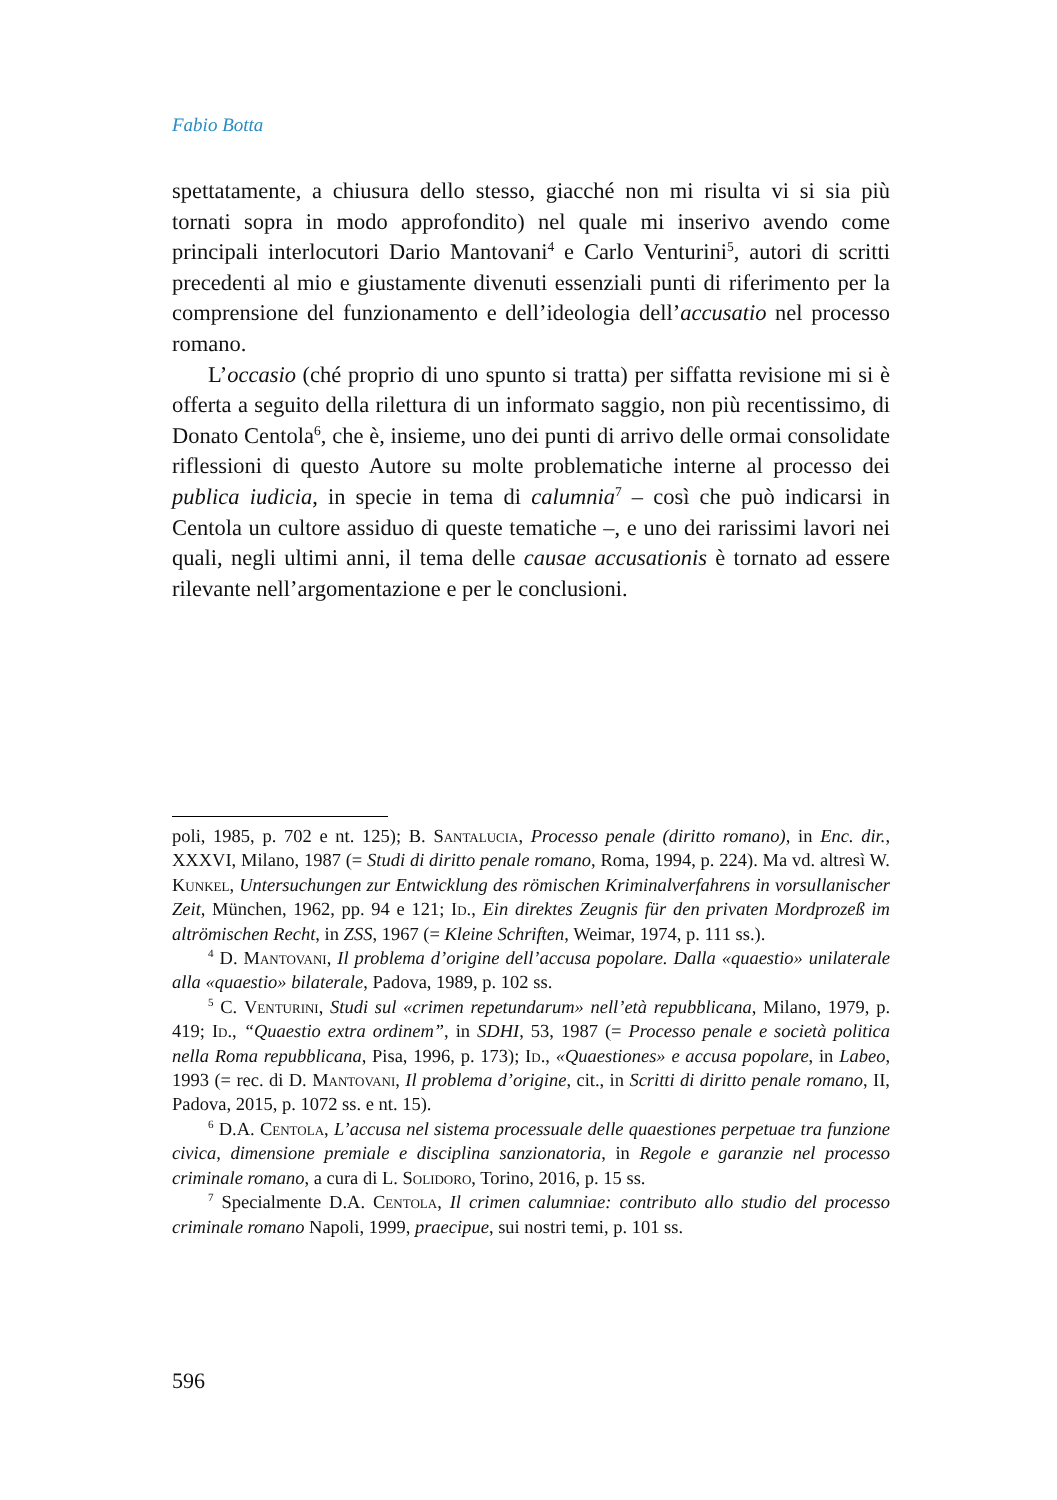Fabio Botta
spettatamente, a chiusura dello stesso, giacché non mi risulta vi si sia più tornati sopra in modo approfondito) nel quale mi inserivo avendo come principali interlocutori Dario Mantovani<sup>4</sup> e Carlo Venturini<sup>5</sup>, autori di scritti precedenti al mio e giustamente divenuti essenziali punti di riferimento per la comprensione del funzionamento e dell’ideologia dell’accusatio nel processo romano.
L’occasio (ché proprio di uno spunto si tratta) per siffatta revisione mi si è offerta a seguito della rilettura di un informato saggio, non più recentissimo, di Donato Centola<sup>6</sup>, che è, insieme, uno dei punti di arrivo delle ormai consolidate riflessioni di questo Autore su molte problematiche interne al processo dei publica iudicia, in specie in tema di calumnia<sup>7</sup> – così che può indicarsi in Centola un cultore assiduo di queste tematiche –, e uno dei rarissimi lavori nei quali, negli ultimi anni, il tema delle causae accusationis è tornato ad essere rilevante nell’argomentazione e per le conclusioni.
poli, 1985, p. 702 e nt. 125); B. Santalucia, Processo penale (diritto romano), in Enc. dir., XXXVI, Milano, 1987 (= Studi di diritto penale romano, Roma, 1994, p. 224). Ma vd. altresì W. Kunkel, Untersuchungen zur Entwicklung des römischen Kriminalverfahrens in vorsullanischer Zeit, München, 1962, pp. 94 e 121; Id., Ein direktes Zeugnis für den privaten Mordprozeß im altrömischen Recht, in ZSS, 1967 (= Kleine Schriften, Weimar, 1974, p. 111 ss.).
<sup>4</sup> D. Mantovani, Il problema d’origine dell’accusa popolare. Dalla «quaestio» unilaterale alla «quaestio» bilaterale, Padova, 1989, p. 102 ss.
<sup>5</sup> C. Venturini, Studi sul «crimen repetundarum» nell’età repubblicana, Milano, 1979, p. 419; Id., “Quaestio extra ordinem”, in SDHI, 53, 1987 (= Processo penale e società politica nella Roma repubblicana, Pisa, 1996, p. 173); Id., «Quaestiones» e accusa popolare, in Labeo, 1993 (= rec. di D. Mantovani, Il problema d’origine, cit., in Scritti di diritto penale romano, II, Padova, 2015, p. 1072 ss. e nt. 15).
<sup>6</sup> D.A. Centola, L’accusa nel sistema processuale delle quaestiones perpetuae tra funzione civica, dimensione premiale e disciplina sanzionatoria, in Regole e garanzie nel processo criminale romano, a cura di L. Solidoro, Torino, 2016, p. 15 ss.
<sup>7</sup> Specialmente D.A. Centola, Il crimen calumniae: contributo allo studio del processo criminale romano Napoli, 1999, praecipue, sui nostri temi, p. 101 ss.
596